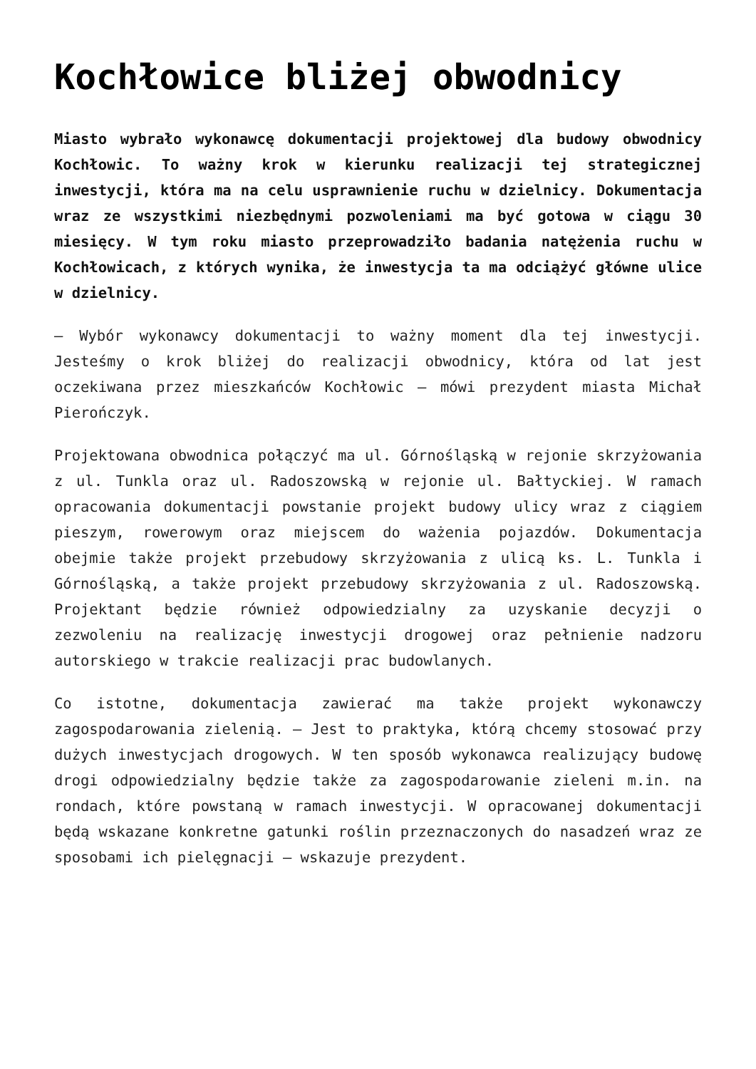Kochłowice bliżej obwodnicy
Miasto wybrało wykonawcę dokumentacji projektowej dla budowy obwodnicy Kochłowic. To ważny krok w kierunku realizacji tej strategicznej inwestycji, która ma na celu usprawnienie ruchu w dzielnicy. Dokumentacja wraz ze wszystkimi niezbędnymi pozwoleniami ma być gotowa w ciągu 30 miesięcy. W tym roku miasto przeprowadziło badania natężenia ruchu w Kochłowicach, z których wynika, że inwestycja ta ma odciążyć główne ulice w dzielnicy.
– Wybór wykonawcy dokumentacji to ważny moment dla tej inwestycji. Jesteśmy o krok bliżej do realizacji obwodnicy, która od lat jest oczekiwana przez mieszkańców Kochłowic – mówi prezydent miasta Michał Pierończyk.
Projektowana obwodnica połączyć ma ul. Górnośląską w rejonie skrzyżowania z ul. Tunkla oraz ul. Radoszowską w rejonie ul. Bałtyckiej. W ramach opracowania dokumentacji powstanie projekt budowy ulicy wraz z ciągiem pieszym, rowerowym oraz miejscem do ważenia pojazdów. Dokumentacja obejmie także projekt przebudowy skrzyżowania z ulicą ks. L. Tunkla i Górnośląską, a także projekt przebudowy skrzyżowania z ul. Radoszowską. Projektant będzie również odpowiedzialny za uzyskanie decyzji o zezwoleniu na realizację inwestycji drogowej oraz pełnienie nadzoru autorskiego w trakcie realizacji prac budowlanych.
Co istotne, dokumentacja zawierać ma także projekt wykonawczy zagospodarowania zielenią. – Jest to praktyka, którą chcemy stosować przy dużych inwestycjach drogowych. W ten sposób wykonawca realizujący budowę drogi odpowiedzialny będzie także za zagospodarowanie zieleni m.in. na rondach, które powstaną w ramach inwestycji. W opracowanej dokumentacji będą wskazane konkretne gatunki roślin przeznaczonych do nasadzeń wraz ze sposobami ich pielęgnacji – wskazuje prezydent.